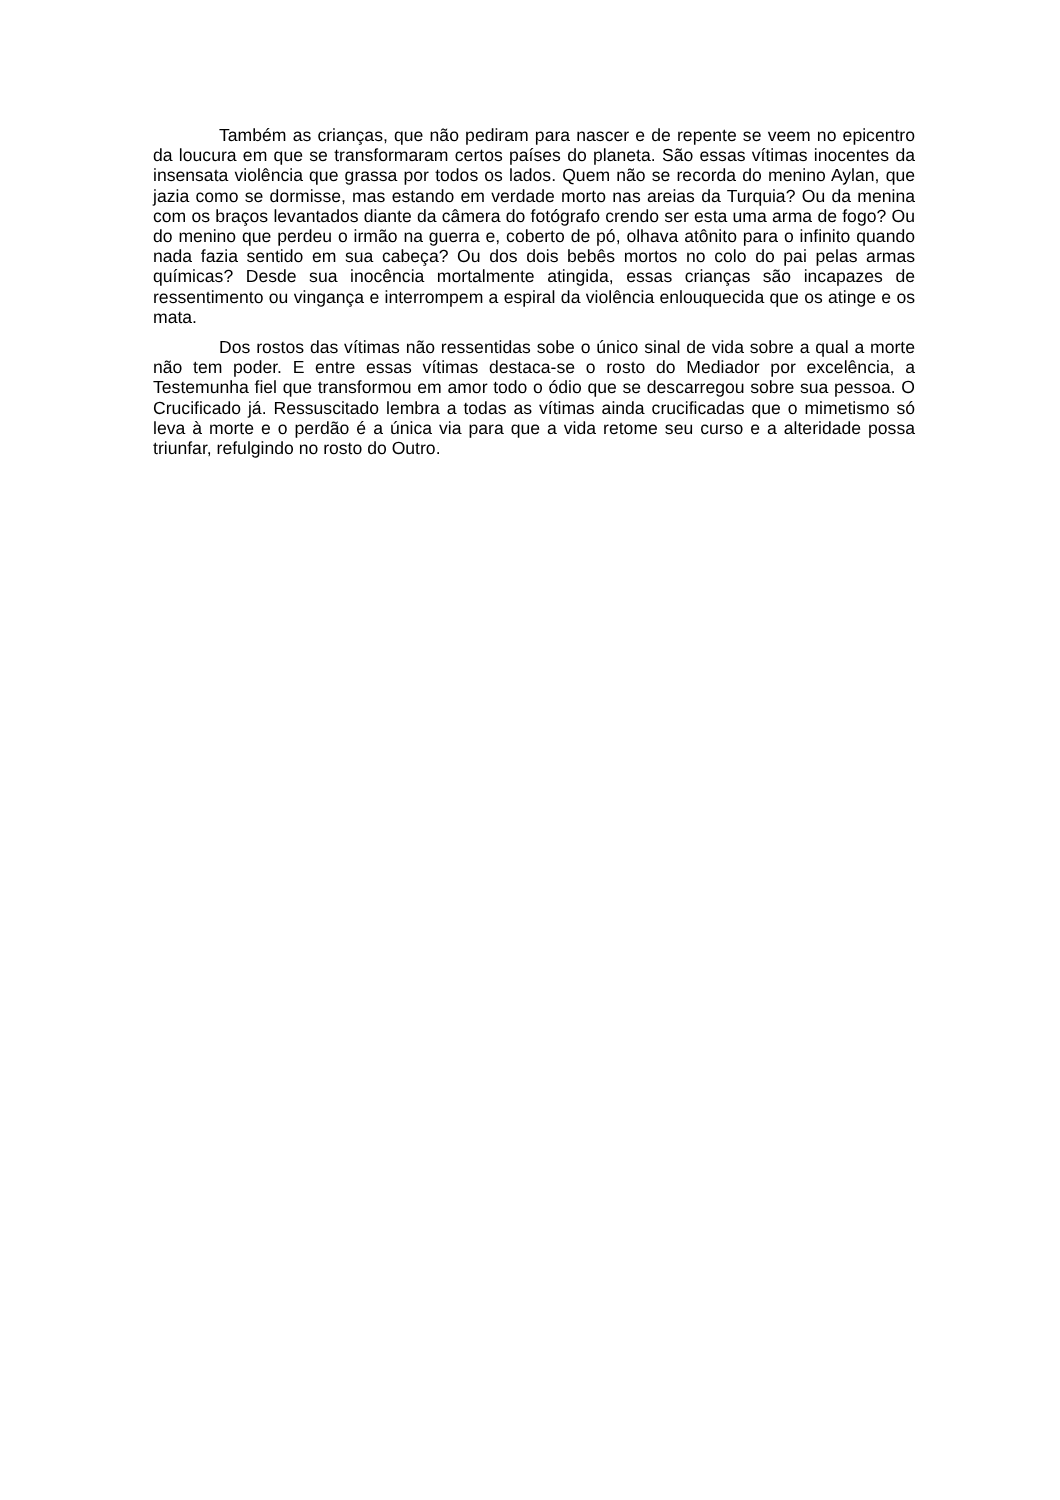Também as crianças, que não pediram para nascer e de repente se veem no epicentro da loucura em que se transformaram certos países do planeta. São essas vítimas inocentes da insensata violência que grassa por todos os lados. Quem não se recorda do menino Aylan, que jazia como se dormisse, mas estando em verdade morto nas areias da Turquia? Ou da menina com os braços levantados diante da câmera do fotógrafo crendo ser esta uma arma de fogo? Ou do menino que perdeu o irmão na guerra e, coberto de pó, olhava atônito para o infinito quando nada fazia sentido em sua cabeça? Ou dos dois bebês mortos no colo do pai pelas armas químicas? Desde sua inocência mortalmente atingida, essas crianças são incapazes de ressentimento ou vingança e interrompem a espiral da violência enlouquecida que os atinge e os mata.
Dos rostos das vítimas não ressentidas sobe o único sinal de vida sobre a qual a morte não tem poder. E entre essas vítimas destaca-se o rosto do Mediador por excelência, a Testemunha fiel que transformou em amor todo o ódio que se descarregou sobre sua pessoa. O Crucificado já. Ressuscitado lembra a todas as vítimas ainda crucificadas que o mimetismo só leva à morte e o perdão é a única via para que a vida retome seu curso e a alteridade possa triunfar, refulgindo no rosto do Outro.